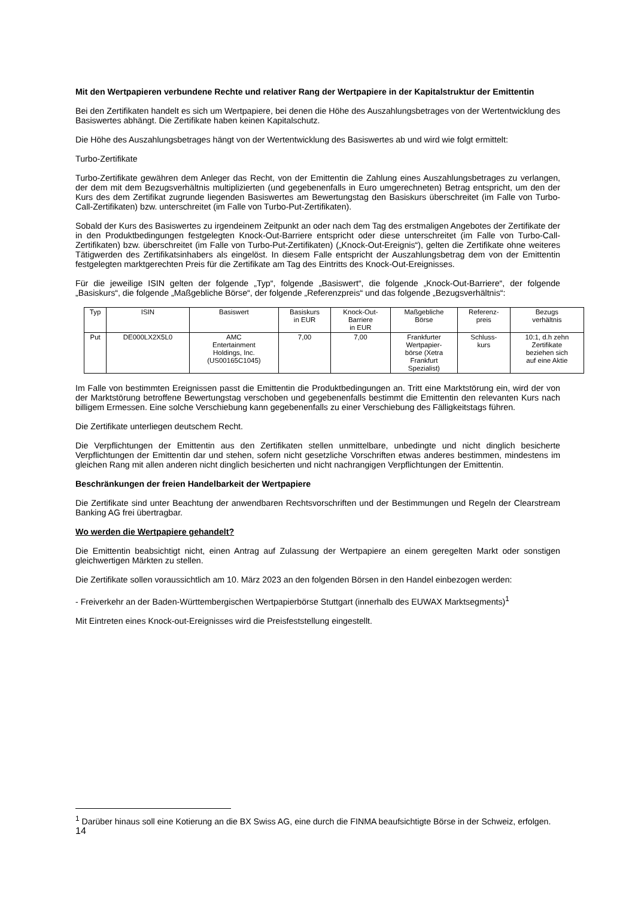Mit den Wertpapieren verbundene Rechte und relativer Rang der Wertpapiere in der Kapitalstruktur der Emittentin
Bei den Zertifikaten handelt es sich um Wertpapiere, bei denen die Höhe des Auszahlungsbetrages von der Wertentwicklung des Basiswertes abhängt. Die Zertifikate haben keinen Kapitalschutz.
Die Höhe des Auszahlungsbetrages hängt von der Wertentwicklung des Basiswertes ab und wird wie folgt ermittelt:
Turbo-Zertifikate
Turbo-Zertifikate gewähren dem Anleger das Recht, von der Emittentin die Zahlung eines Auszahlungsbetrages zu verlangen, der dem mit dem Bezugsverhältnis multiplizierten (und gegebenenfalls in Euro umgerechneten) Betrag entspricht, um den der Kurs des dem Zertifikat zugrunde liegenden Basiswertes am Bewertungstag den Basiskurs überschreitet (im Falle von Turbo-Call-Zertifikaten) bzw. unterschreitet (im Falle von Turbo-Put-Zertifikaten).
Sobald der Kurs des Basiswertes zu irgendeinem Zeitpunkt an oder nach dem Tag des erstmaligen Angebotes der Zertifikate der in den Produktbedingungen festgelegten Knock-Out-Barriere entspricht oder diese unterschreitet (im Falle von Turbo-Call-Zertifikaten) bzw. überschreitet (im Falle von Turbo-Put-Zertifikaten) („Knock-Out-Ereignis“), gelten die Zertifikate ohne weiteres Tätigwerden des Zertifikatsinhabers als eingelöst. In diesem Falle entspricht der Auszahlungsbetrag dem von der Emittentin festgelegten marktgerechten Preis für die Zertifikate am Tag des Eintritts des Knock-Out-Ereignisses.
Für die jeweilige ISIN gelten der folgende „Typ“, folgende „Basiswert“, die folgende „Knock-Out-Barriere“, der folgende „Basiskurs“, die folgende „Maßgebliche Börse“, der folgende „Referenzpreis“ und das folgende „Bezugsverhältnis“:
| Typ | ISIN | Basiswert | Basiskurs in EUR | Knock-Out- Barriere in EUR | Maßgebliche Börse | Referenz- preis | Bezugs verhältnis |
| --- | --- | --- | --- | --- | --- | --- | --- |
| Put | DE000LX2X5L0 | AMC Entertainment Holdings, Inc. (US00165C1045) | 7,00 | 7,00 | Frankfurter Wertpapier- börse (Xetra Frankfurt Spezialist) | Schluss- kurs | 10:1, d.h zehn Zertifikate beziehen sich auf eine Aktie |
Im Falle von bestimmten Ereignissen passt die Emittentin die Produktbedingungen an. Tritt eine Marktstörung ein, wird der von der Marktstörung betroffene Bewertungstag verschoben und gegebenenfalls bestimmt die Emittentin den relevanten Kurs nach billigem Ermessen. Eine solche Verschiebung kann gegebenenfalls zu einer Verschiebung des Fälligkeitstags führen.
Die Zertifikate unterliegen deutschem Recht.
Die Verpflichtungen der Emittentin aus den Zertifikaten stellen unmittelbare, unbedingte und nicht dinglich besicherte Verpflichtungen der Emittentin dar und stehen, sofern nicht gesetzliche Vorschriften etwas anderes bestimmen, mindestens im gleichen Rang mit allen anderen nicht dinglich besicherten und nicht nachrangigen Verpflichtungen der Emittentin.
Beschränkungen der freien Handelbarkeit der Wertpapiere
Die Zertifikate sind unter Beachtung der anwendbaren Rechtsvorschriften und der Bestimmungen und Regeln der Clearstream Banking AG frei übertragbar.
Wo werden die Wertpapiere gehandelt?
Die Emittentin beabsichtigt nicht, einen Antrag auf Zulassung der Wertpapiere an einem geregelten Markt oder sonstigen gleichwertigen Märkten zu stellen.
Die Zertifikate sollen voraussichtlich am 10. März 2023 an den folgenden Börsen in den Handel einbezogen werden:
- Freiverkehr an der Baden-Württembergischen Wertpapierbörse Stuttgart (innerhalb des EUWAX Marktsegments)<sup>1</sup>
Mit Eintreten eines Knock-out-Ereignisses wird die Preisfeststellung eingestellt.
<sup>1</sup> Darüber hinaus soll eine Kotierung an die BX Swiss AG, eine durch die FINMA beaufsichtigte Börse in der Schweiz, erfolgen.
14